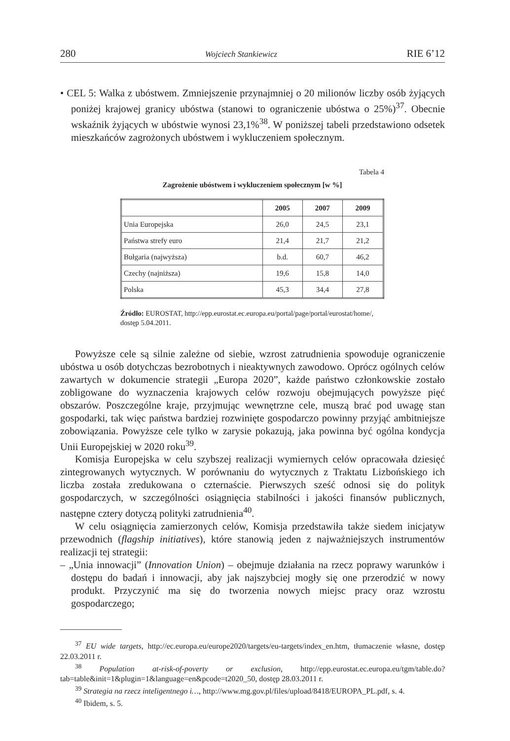280 Wojciech Stankiewicz RIE 6’12
• CEL 5: Walka z ubóstwem. Zmniejszenie przynajmniej o 20 milionów liczby osób żyjących poniżej krajowej granicy ubóstwa (stanowi to ograniczenie ubóstwa o 25%)<sup>37</sup>. Obecnie wskaźnik żyjących w ubóstwie wynosi 23,1%<sup>38</sup>. W poniższej tabeli przedstawiono odsetek mieszkańców zagrożonych ubóstwem i wykluczeniem społecznym.
Tabela 4
Zagrożenie ubóstwem i wykluczeniem społecznym [w %]
| | 2005 | 2007 | 2009 |
| --- | --- | --- | --- |
| Unia Europejska | 26,0 | 24,5 | 23,1 |
| Państwa strefy euro | 21,4 | 21,7 | 21,2 |
| Bułgaria (najwyższa) | b.d. | 60,7 | 46,2 |
| Czechy (najniższa) | 19,6 | 15,8 | 14,0 |
| Polska | 45,3 | 34,4 | 27,8 |
Źródło: EUROSTAT, http://epp.eurostat.ec.europa.eu/portal/page/portal/eurostat/home/, dostęp 5.04.2011.
Powyższe cele są silnie zależne od siebie, wzrost zatrudnienia spowoduje ograniczenie ubóstwa u osób dotychczas bezrobotnych i nieaktywnych zawodowo. Oprócz ogólnych celów zawartych w dokumencie strategii „Europa 2020”, każde państwo członkowskie zostało zobligowane do wyznaczenia krajowych celów rozwoju obejmujących powyższe pięć obszarów. Poszczególne kraje, przyjmując wewnętrzne cele, muszą brać pod uwagę stan gospodarki, tak więc państwa bardziej rozwinięte gospodarczo powinny przyjąć ambitniejsze zobowiązania. Powyższe cele tylko w zarysie pokazują, jaka powinna być ogólna kondycja Unii Europejskiej w 2020 roku<sup>39</sup>.
Komisja Europejska w celu szybszej realizacji wymiernych celów opracowała dziesięć zintegrowanych wytycznych. W porównaniu do wytycznych z Traktatu Lizbońskiego ich liczba została zredukowana o czternaście. Pierwszych sześć odnosi się do polityk gospodarczych, w szczególności osiągnięcia stabilności i jakości finansów publicznych, następne cztery dotyczą polityki zatrudnienia<sup>40</sup>.
W celu osiągnięcia zamierzonych celów, Komisja przedstawiła także siedem inicjatyw przewodnich (flagship initiatives), które stanowią jeden z najważniejszych instrumentów realizacji tej strategii:
– „Unia innowacji” (Innovation Union) – obejmuje działania na rzecz poprawy warunków i dostępu do badań i innowacji, aby jak najszybciej mogły się one przerodzić w nowy produkt. Przyczynić ma się do tworzenia nowych miejsc pracy oraz wzrostu gospodarczego;
<sup>37</sup> EU wide targets, http://ec.europa.eu/europe2020/targets/eu-targets/index_en.htm, tłumaczenie własne, dostęp 22.03.2011 r.
<sup>38</sup> Population at-risk-of-poverty or exclusion, http://epp.eurostat.ec.europa.eu/tgm/table.do?tab=table&init=1&plugin=1&language=en&pcode=t2020_50, dostęp 28.03.2011 r.
<sup>39</sup> Strategia na rzecz inteligentnego i…, http://www.mg.gov.pl/files/upload/8418/EUROPA_PL.pdf, s. 4.
<sup>40</sup> Ibidem, s. 5.